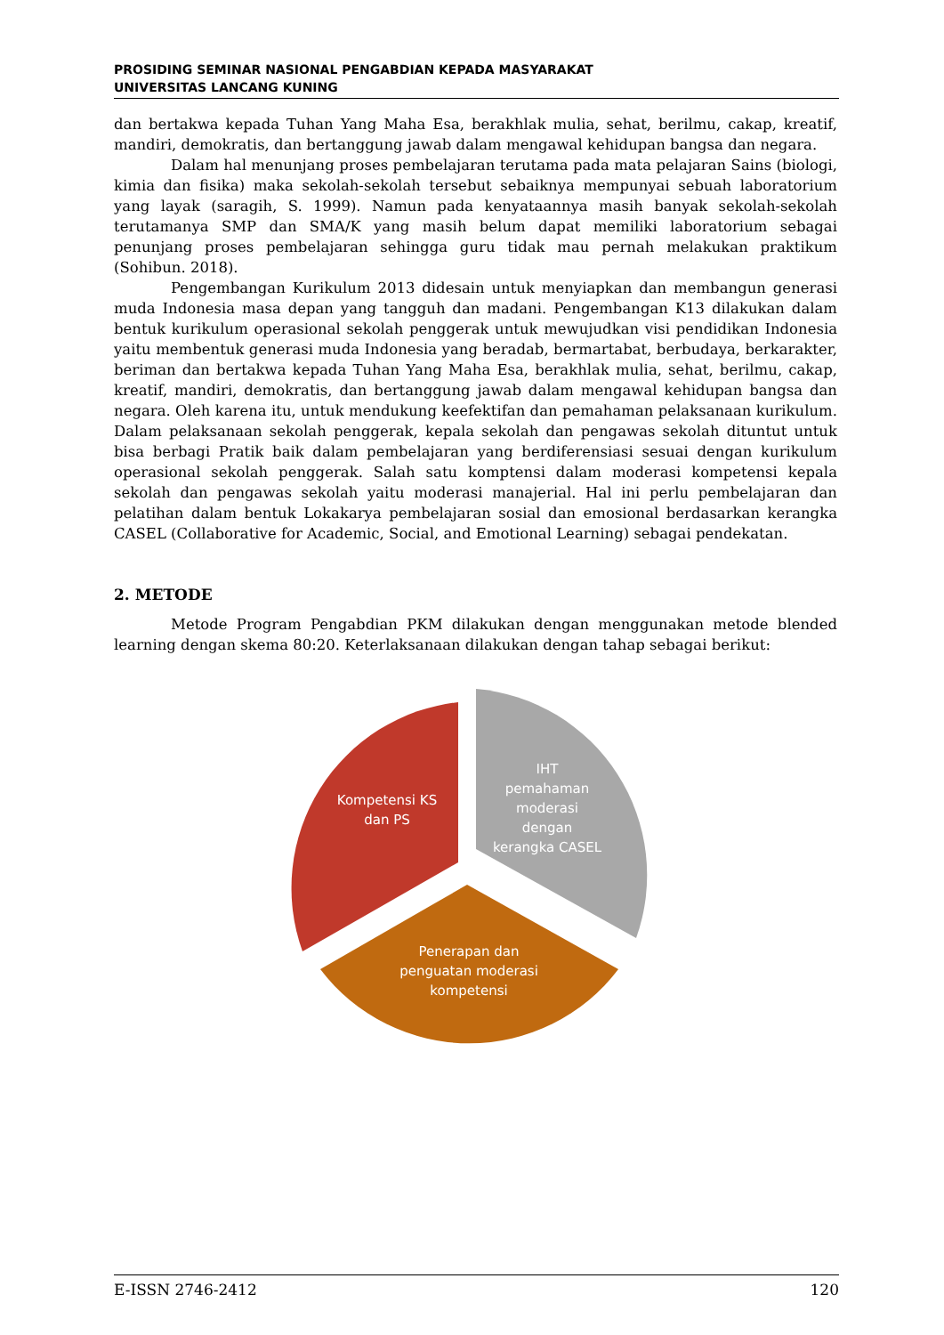PROSIDING SEMINAR NASIONAL PENGABDIAN KEPADA MASYARAKAT
UNIVERSITAS LANCANG KUNING
dan bertakwa kepada Tuhan Yang Maha Esa, berakhlak mulia, sehat, berilmu, cakap, kreatif, mandiri, demokratis, dan bertanggung jawab dalam mengawal kehidupan bangsa dan negara.
Dalam hal menunjang proses pembelajaran terutama pada mata pelajaran Sains (biologi, kimia dan fisika) maka sekolah-sekolah tersebut sebaiknya mempunyai sebuah laboratorium yang layak (saragih, S. 1999). Namun pada kenyataannya masih banyak sekolah-sekolah terutamanya SMP dan SMA/K yang masih belum dapat memiliki laboratorium sebagai penunjang proses pembelajaran sehingga guru tidak mau pernah melakukan praktikum (Sohibun. 2018).
Pengembangan Kurikulum 2013 didesain untuk menyiapkan dan membangun generasi muda Indonesia masa depan yang tangguh dan madani. Pengembangan K13 dilakukan dalam bentuk kurikulum operasional sekolah penggerak untuk mewujudkan visi pendidikan Indonesia yaitu membentuk generasi muda Indonesia yang beradab, bermartabat, berbudaya, berkarakter, beriman dan bertakwa kepada Tuhan Yang Maha Esa, berakhlak mulia, sehat, berilmu, cakap, kreatif, mandiri, demokratis, dan bertanggung jawab dalam mengawal kehidupan bangsa dan negara. Oleh karena itu, untuk mendukung keefektifan dan pemahaman pelaksanaan kurikulum. Dalam pelaksanaan sekolah penggerak, kepala sekolah dan pengawas sekolah dituntut untuk bisa berbagi Pratik baik dalam pembelajaran yang berdiferensiasi sesuai dengan kurikulum operasional sekolah penggerak. Salah satu komptensi dalam moderasi kompetensi kepala sekolah dan pengawas sekolah yaitu moderasi manajerial. Hal ini perlu pembelajaran dan pelatihan dalam bentuk Lokakarya pembelajaran sosial dan emosional berdasarkan kerangka CASEL (Collaborative for Academic, Social, and Emotional Learning) sebagai pendekatan.
2. METODE
Metode Program Pengabdian PKM dilakukan dengan menggunakan metode blended learning dengan skema 80:20. Keterlaksanaan dilakukan dengan tahap sebagai berikut:
Kompetensi KS
dan PS
IHT
pemahaman
moderasi
dengan
kerangka CASEL
Penerapan dan
penguatan moderasi
kompetensi
E-ISSN 2746-2412 120